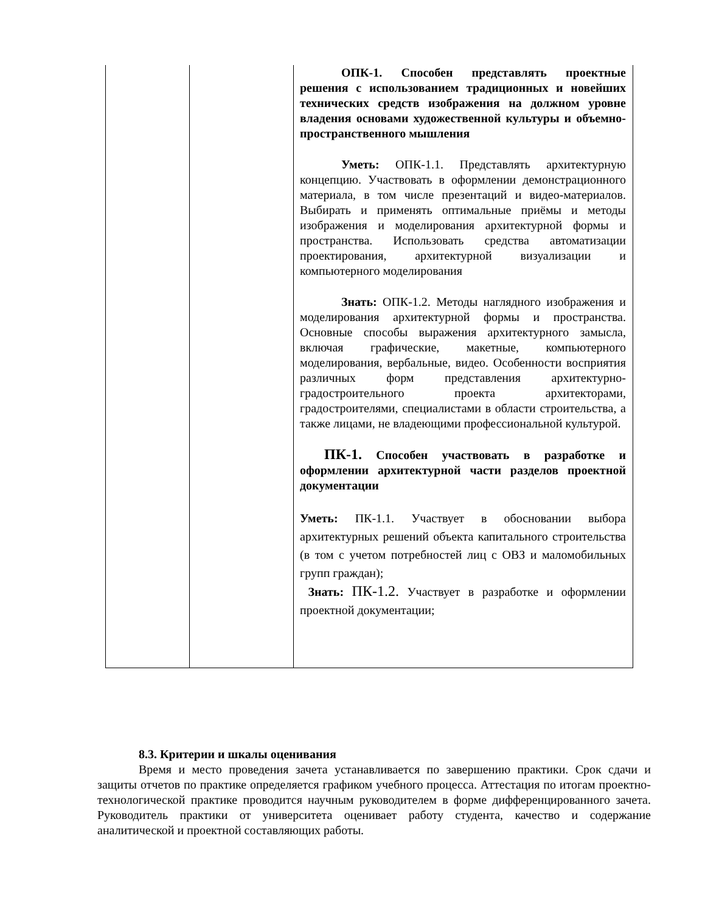| | | ОПК-1. Способен представлять проектные решения с использованием традиционных и новейших технических средств изображения на должном уровне владения основами художественной культуры и объемно-пространственного мышления Уметь: ОПК-1.1. Представлять архитектурную концепцию. Участвовать в оформлении демонстрационного материала, в том числе презентаций и видео-материалов. Выбирать и применять оптимальные приёмы и методы изображения и моделирования архитектурной формы и пространства. Использовать средства автоматизации проектирования, архитектурной визуализации и компьютерного моделирования Знать: ОПК-1.2. Методы наглядного изображения и моделирования архитектурной формы и пространства. Основные способы выражения архитектурного замысла, включая графические, макетные, компьютерного моделирования, вербальные, видео. Особенности восприятия различных форм представления архитектурно- градостроительного проекта архитекторами, градостроителями, специалистами в области строительства, а также лицами, не владеющими профессиональной культурой. ПК-1. Способен участвовать в разработке и оформлении архитектурной части разделов проектной документации Уметь: ПК-1.1. Участвует в обосновании выбора архитектурных решений объекта капитального строительства (в том с учетом потребностей лиц с ОВЗ и маломобильных групп граждан); Знать: ПК-1.2. Участвует в разработке и оформлении проектной документации; |
8.3. Критерии и шкалы оценивания
Время и место проведения зачета устанавливается по завершению практики. Срок сдачи и защиты отчетов по практике определяется графиком учебного процесса. Аттестация по итогам проектно-технологической практике проводится научным руководителем в форме дифференцированного зачета. Руководитель практики от университета оценивает работу студента, качество и содержание аналитической и проектной составляющих работы.